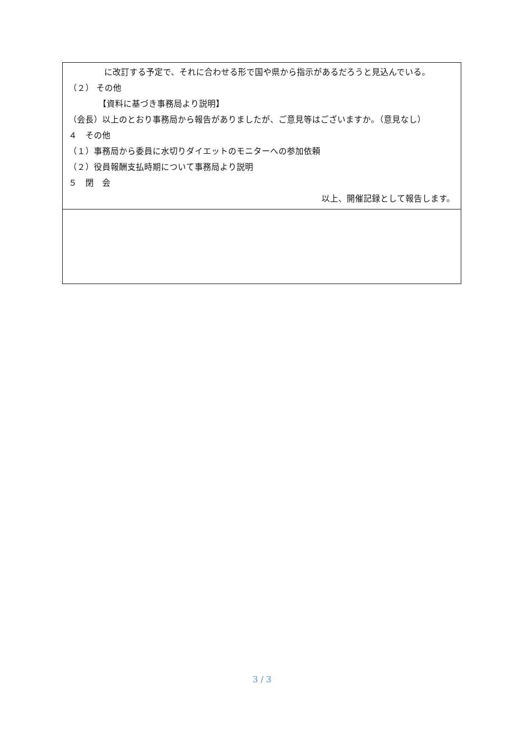| に改訂する予定で、それに合わせる形で国や県から指示があるだろうと見込んでいる。 （２） その他 【資料に基づき事務局より説明】 （会長）以上のとおり事務局から報告がありましたが、ご意見等はございますか。（意見なし） ４ その他 （１）事務局から委員に水切りダイエットのモニターへの参加依頼 （２）役員報酬支払時期について事務局より説明 ５ 閉 会 以上、開催記録として報告します。 |
3 / 3